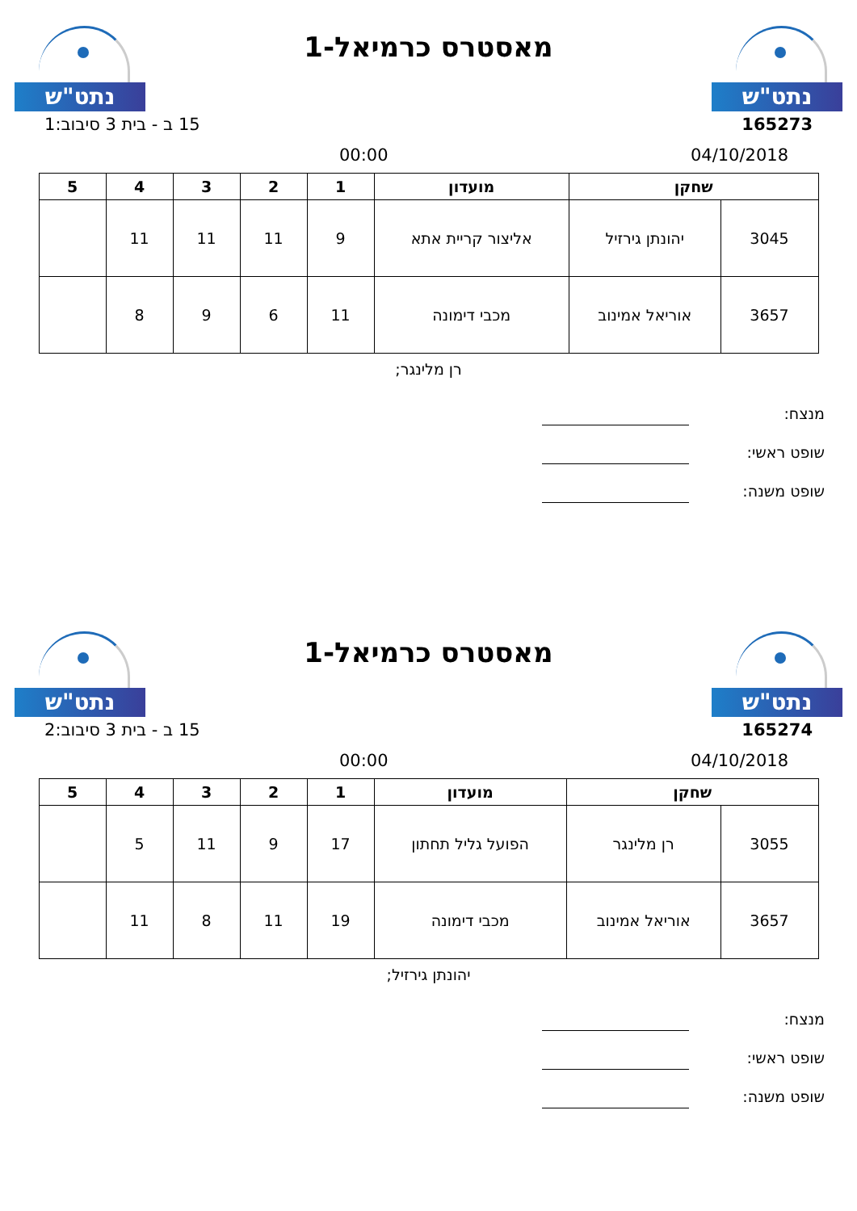נתט"ש
מאסטרס כרמיאל-1
נתט"ש
165273 15 ב - בית 3 סיבוב:1
04/10/2018 00:00
| שחקן | | מועדון | 1 | 2 | 3 | 4 | 5 |
| --- | --- | --- | --- | --- | --- | --- | --- |
| 3045 | יהונתן גירזיל | אליצור קריית אתא | 9 | 11 | 11 | 11 | |
| 3657 | אוריאל אמינוב | מכבי דימונה | 11 | 6 | 9 | 8 | |
רן מלינגר;
מנצח:
שופט ראשי:
שופט משנה:
נתט"ש
מאסטרס כרמיאל-1
נתט"ש
165274 15 ב - בית 3 סיבוב:2
04/10/2018 00:00
| שחקן | | מועדון | 1 | 2 | 3 | 4 | 5 |
| --- | --- | --- | --- | --- | --- | --- | --- |
| 3055 | רן מלינגר | הפועל גליל תחתון | 17 | 9 | 11 | 5 | |
| 3657 | אוריאל אמינוב | מכבי דימונה | 19 | 11 | 8 | 11 | |
יהונתן גירזיל;
מנצח:
שופט ראשי:
שופט משנה: